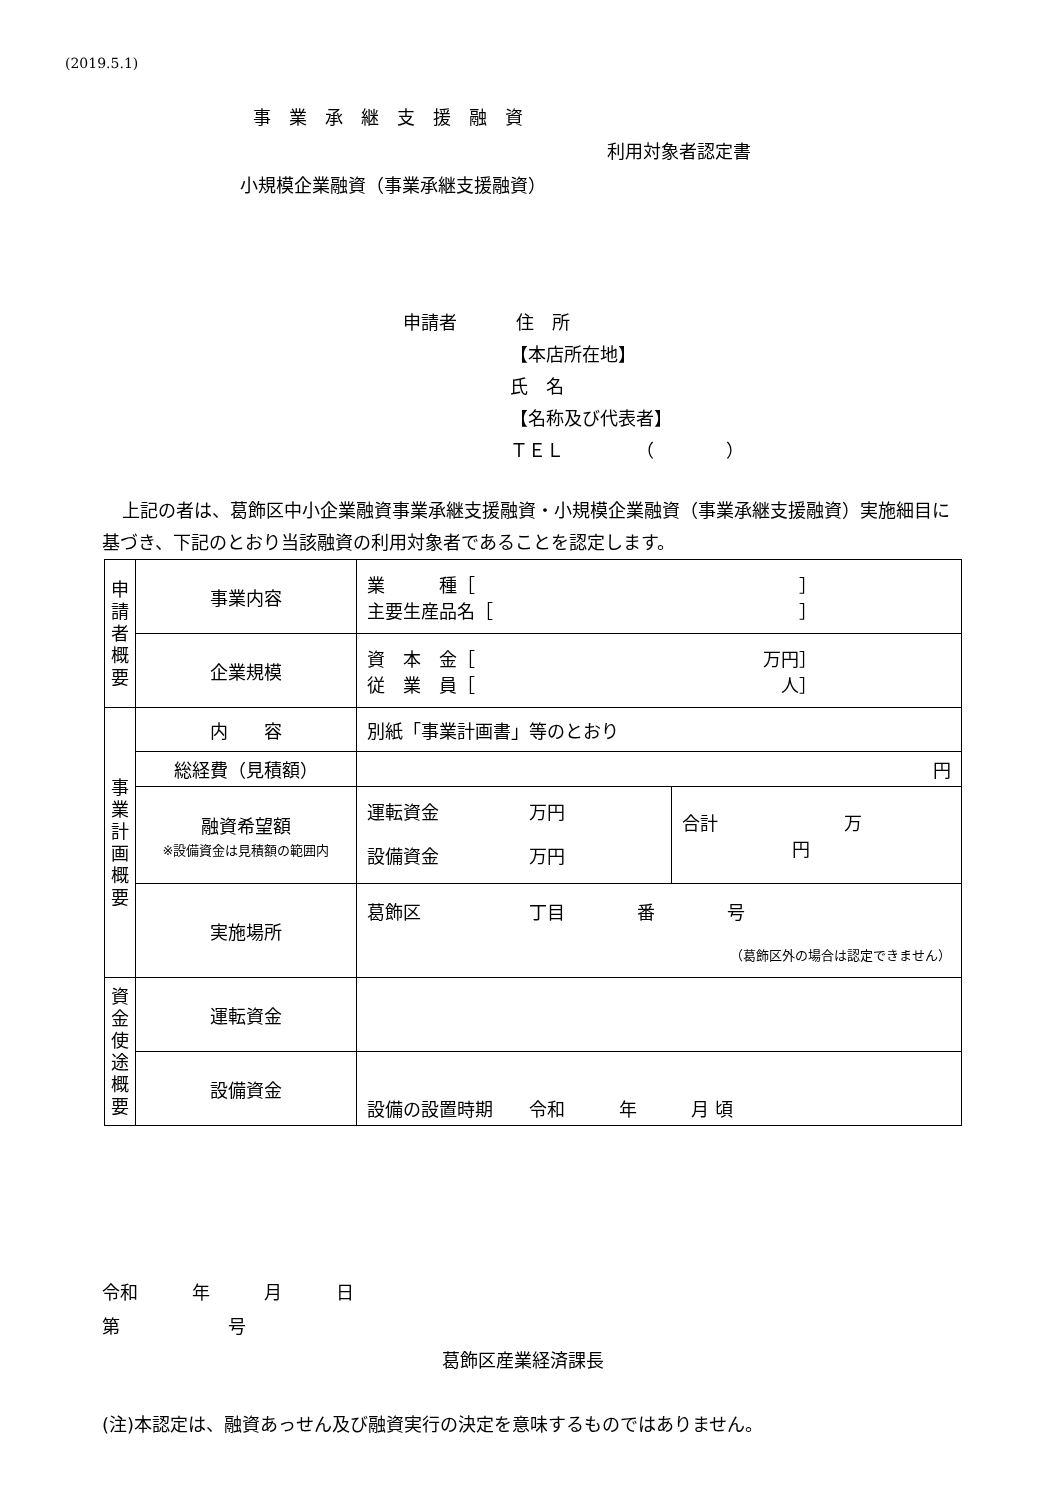(2019.5.1)
事業承継支援融資
利用対象者認定書
小規模企業融資（事業承継支援融資）
申請者 住　所
【本店所在地】
氏　名
【名称及び代表者】
ＴＥＬ　　　　（　　　　）
上記の者は、葛飾区中小企業融資事業承継支援融資・小規模企業融資（事業承継支援融資）実施細目に基づき、下記のとおり当該融資の利用対象者であることを認定します。
| 申 請 者 概 要 | 事業内容 | 業 種［ ］ 主要生産品名［ ］ | |
| | 企業規模 | 資 本 金［ 万円］ 従 業 員［ 人］ | |
| 事 業 計 画 概 要 | 内 容 | 別紙「事業計画書」等のとおり | |
| | 総経費（見積額） | 円 | |
| | 融資希望額 ※設備資金は見積額の範囲内 | 運転資金 万円 設備資金 万円 | 合計 万 円 |
| | 実施場所 | 葛飾区 丁目 番 号 （葛飾区外の場合は認定できません） | |
| 資 金 使 途 概 要 | 運転資金 | | |
| | 設備資金 | 設備の設置時期 令和 年 月 頃 | |
令和　　　年　　　月　　　日
第　　　　　　号
葛飾区産業経済課長
(注)本認定は、融資あっせん及び融資実行の決定を意味するものではありません。